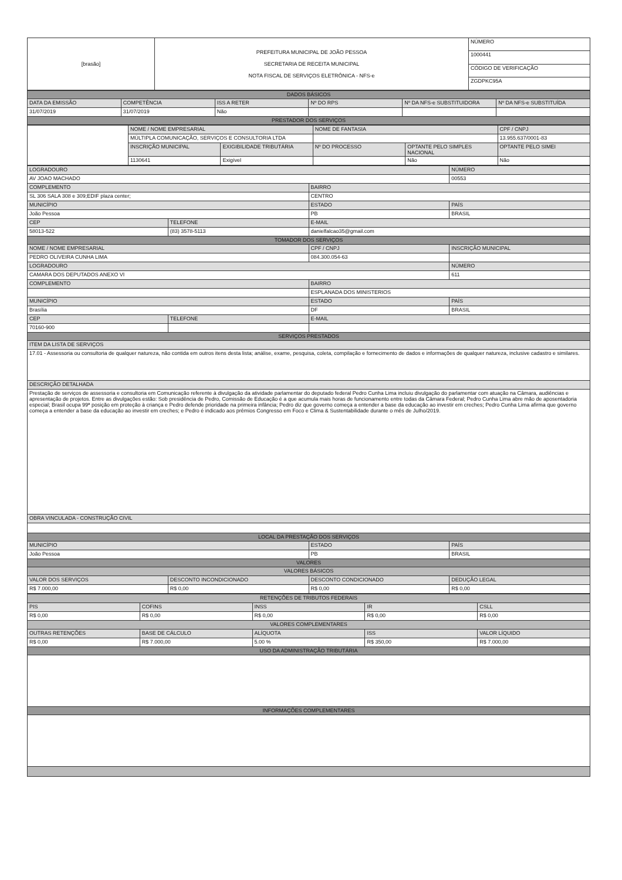| [brasão] | PREFEITURA MUNICIPAL DE JOÃO PESSOA SECRETARIA DE RECEITA MUNICIPAL NOTA FISCAL DE SERVIÇOS ELETRÔNICA - NFS-e | NÚMERO |
| | | 1000441 |
| | | CÓDIGO DE VERIFICAÇÃO |
| | | ZGDPKC95A |
| DADOS BÁSICOS | | | | | |
| DATA DA EMISSÃO | COMPETÊNCIA | ISS A RETER | Nº DO RPS | Nº DA NFS-e SUBSTITUIDORA | Nº DA NFS-e SUBSTITUÍDA |
| 31/07/2019 | 31/07/2019 | Não | | | |
| PRESTADOR DOS SERVIÇOS | | | | | |
| | NOME / NOME EMPRESARIAL | | NOME DE FANTASIA | | CPF / CNPJ |
| | MÚLTIPLA COMUNICAÇÃO, SERVIÇOS E CONSULTORIA LTDA | | | | 13.955.637/0001-83 |
| | INSCRIÇÃO MUNICIPAL | EXIGIBILIDADE TRIBUTÁRIA | Nº DO PROCESSO | OPTANTE PELO SIMPLES NACIONAL | OPTANTE PELO SIMEI |
| | 1130641 | Exigível | | Não | Não |
| LOGRADOURO | | | NÚMERO |
| --- | --- | --- | --- |
| AV JOAO MACHADO | | | 00553 |
| COMPLEMENTO | | BAIRRO | |
| SL 306 SALA 308 e 309;EDIF plaza center; | | CENTRO | |
| MUNICÍPIO | | ESTADO | PAÍS |
| João Pessoa | | PB | BRASIL |
| CEP | TELEFONE | E-MAIL | |
| 58013-522 | (83) 3578-5113 | danielfalcao35@gmail.com | |
| TOMADOR DOS SERVIÇOS | | | |
| NOME / NOME EMPRESARIAL | | CPF / CNPJ | INSCRIÇÃO MUNICIPAL |
| PEDRO OLIVEIRA CUNHA LIMA | | 084.300.054-63 | |
| LOGRADOURO | | | NÚMERO |
| CAMARA DOS DEPUTADOS ANEXO VI | | | 611 |
| COMPLEMENTO | | BAIRRO | |
| | | ESPLANADA DOS MINISTERIOS | |
| MUNICÍPIO | | ESTADO | PAÍS |
| Brasília | | DF | BRASIL |
| CEP | TELEFONE | E-MAIL | |
| 70160-900 | | | |
| SERVIÇOS PRESTADOS | | | |
| ITEM DA LISTA DE SERVIÇOS | | | |
| 17.01 - Assessoria ou consultoria de qualquer natureza, não contida em outros itens desta lista; análise, exame, pesquisa, coleta, compilação e fornecimento de dados e informações de qualquer natureza, inclusive cadastro e similares. | | | |
| DESCRIÇÃO DETALHADA | | | |
| Prestação de serviços de assessoria e consultoria em Comunicação referente à divulgação da atividade parlamentar do deputado federal Pedro Cunha Lima incluiu divulgação do parlamentar com atuação na Câmara, audiências e apresentação de projetos. Entre as divulgações estão: Sob presidência de Pedro, Comissão de Educação é a que acumula mais horas de funcionamento entre todas da Câmara Federal; Pedro Cunha Lima abre mão de aposentadoria especial; Brasil ocupa 99ª posição em proteção à criança e Pedro defende prioridade na primeira infância; Pedro diz que governo começa a entender a base da educação ao investir em creches; Pedro Cunha Lima afirma que governo começa a entender a base da educação ao investir em creches; e Pedro é indicado aos prêmios Congresso em Foco e Clima & Sustentabilidade durante o mês de Julho/2019. | | | |
| OBRA VINCULADA - CONSTRUÇÃO CIVIL | | | |
| LOCAL DA PRESTAÇÃO DOS SERVIÇOS | | | |
| MUNICÍPIO | | ESTADO | PAÍS |
| João Pessoa | | PB | BRASIL |
| VALORES | | | |
| VALORES BÁSICOS | | | |
| VALOR DOS SERVIÇOS | DESCONTO INCONDICIONADO | DESCONTO CONDICIONADO | DEDUÇÃO LEGAL |
| R$ 7.000,00 | R$ 0,00 | R$ 0,00 | R$ 0,00 |
| RETENÇÕES DE TRIBUTOS FEDERAIS | | | | |
| PIS | COFINS | INSS | IR | CSLL |
| R$ 0,00 | R$ 0,00 | R$ 0,00 | R$ 0,00 | R$ 0,00 |
| VALORES COMPLEMENTARES | | | | |
| OUTRAS RETENÇÕES | BASE DE CÁLCULO | ALÍQUOTA | ISS | VALOR LÍQUIDO |
| R$ 0,00 | R$ 7.000,00 | 5.00 % | R$ 350,00 | R$ 7.000,00 |
| USO DA ADMINISTRAÇÃO TRIBUTÁRIA | | | | |
| INFORMAÇÕES COMPLEMENTARES | | | | |